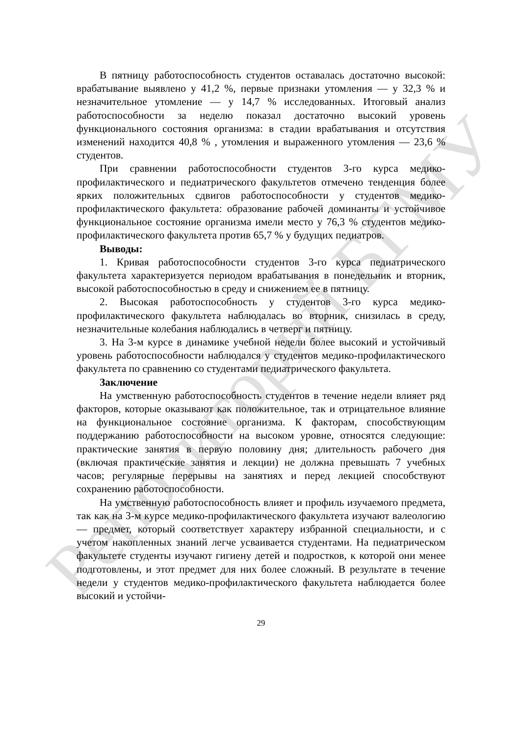Репозиторий БГМУ
В пятницу работоспособность студентов оставалась достаточно высокой: врабатывание выявлено у 41,2 %, первые признаки утомления — у 32,3 % и незначительное утомление — у 14,7 % исследованных. Итоговый анализ работоспособности за неделю показал достаточно высокий уровень функционального состояния организма: в стадии врабатывания и отсутствия изменений находится 40,8 % , утомления и выраженного утомления — 23,6 % студентов.
При сравнении работоспособности студентов 3-го курса медико-профилактического и педиатрического факультетов отмечено тенденция более ярких положительных сдвигов работоспособности у студентов медико-профилактического факультета: образование рабочей доминанты и устойчивое функциональное состояние организма имели место у 76,3 % студентов медико-профилактического факультета против 65,7 % у будущих педиатров.
Выводы:
1. Кривая работоспособности студентов 3-го курса педиатрического факультета характеризуется периодом врабатывания в понедельник и вторник, высокой работоспособностью в среду и снижением ее в пятницу.
2. Высокая работоспособность у студентов 3-го курса медико-профилактического факультета наблюдалась во вторник, снизилась в среду, незначительные колебания наблюдались в четверг и пятницу.
3. На 3-м курсе в динамике учебной недели более высокий и устойчивый уровень работоспособности наблюдался у студентов медико-профилактического факультета по сравнению со студентами педиатрического факультета.
Заключение
На умственную работоспособность студентов в течение недели влияет ряд факторов, которые оказывают как положительное, так и отрицательное влияние на функциональное состояние организма. К факторам, способствующим поддержанию работоспособности на высоком уровне, относятся следующие: практические занятия в первую половину дня; длительность рабочего дня (включая практические занятия и лекции) не должна превышать 7 учебных часов; регулярные перерывы на занятиях и перед лекцией способствуют сохранению работоспособности.
На умственную работоспособность влияет и профиль изучаемого предмета, так как на 3-м курсе медико-профилактического факультета изучают валеологию — предмет, который соответствует характеру избранной специальности, и с учетом накопленных знаний легче усваивается студентами. На педиатрическом факультете студенты изучают гигиену детей и подростков, к которой они менее подготовлены, и этот предмет для них более сложный. В результате в течение недели у студентов медико-профилактического факультета наблюдается более высокий и устойчи-
29